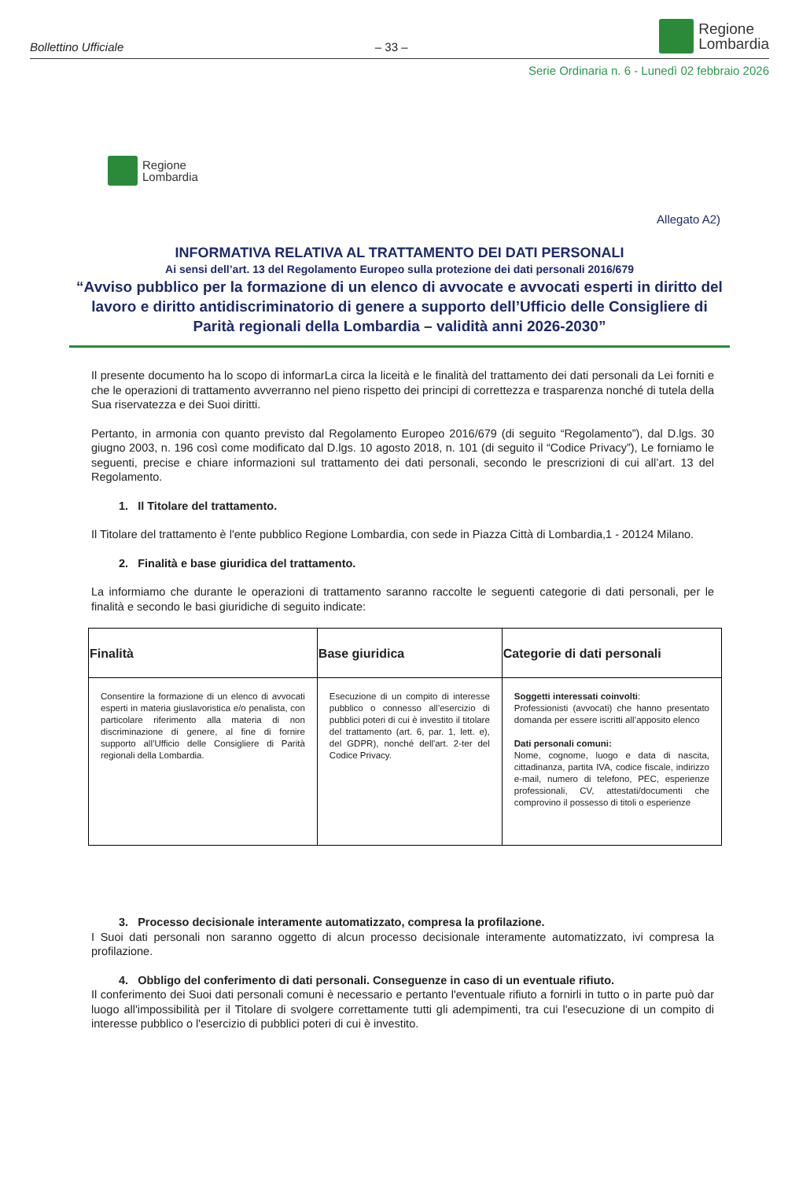Bollettino Ufficiale – 33 –
Regione
Lombardia
Serie Ordinaria n. 6 - Lunedì 02 febbraio 2026
Regione
Lombardia
Allegato A2)
INFORMATIVA RELATIVA AL TRATTAMENTO DEI DATI PERSONALI
Ai sensi dell’art. 13 del Regolamento Europeo sulla protezione dei dati personali 2016/679
“Avviso pubblico per la formazione di un elenco di avvocate e avvocati esperti in diritto del lavoro e diritto antidiscriminatorio di genere a supporto dell’Ufficio delle Consigliere di Parità regionali della Lombardia – validità anni 2026-2030”
Il presente documento ha lo scopo di informarLa circa la liceità e le finalità del trattamento dei dati personali da Lei forniti e che le operazioni di trattamento avverranno nel pieno rispetto dei principi di correttezza e trasparenza nonché di tutela della Sua riservatezza e dei Suoi diritti.
Pertanto, in armonia con quanto previsto dal Regolamento Europeo 2016/679 (di seguito “Regolamento”), dal D.lgs. 30 giugno 2003, n. 196 così come modificato dal D.lgs. 10 agosto 2018, n. 101 (di seguito il “Codice Privacy”), Le forniamo le seguenti, precise e chiare informazioni sul trattamento dei dati personali, secondo le prescrizioni di cui all’art. 13 del Regolamento.
1. Il Titolare del trattamento.
Il Titolare del trattamento è l'ente pubblico Regione Lombardia, con sede in Piazza Città di Lombardia,1 - 20124 Milano.
2. Finalità e base giuridica del trattamento.
La informiamo che durante le operazioni di trattamento saranno raccolte le seguenti categorie di dati personali, per le finalità e secondo le basi giuridiche di seguito indicate:
| Finalità | Base giuridica | Categorie di dati personali |
| --- | --- | --- |
| Consentire la formazione di un elenco di avvocati esperti in materia giuslavoristica e/o penalista, con particolare riferimento alla materia di non discriminazione di genere, al fine di fornire supporto all’Ufficio delle Consigliere di Parità regionali della Lombardia. | Esecuzione di un compito di interesse pubblico o connesso all’esercizio di pubblici poteri di cui è investito il titolare del trattamento (art. 6, par. 1, lett. e), del GDPR), nonché dell'art. 2-ter del Codice Privacy. | Soggetti interessati coinvolti : Professionisti (avvocati) che hanno presentato domanda per essere iscritti all’apposito elenco Dati personali comuni: Nome, cognome, luogo e data di nascita, cittadinanza, partita IVA, codice fiscale, indirizzo e-mail, numero di telefono, PEC, esperienze professionali, CV, attestati/documenti che comprovino il possesso di titoli o esperienze |
3. Processo decisionale interamente automatizzato, compresa la profilazione.
I Suoi dati personali non saranno oggetto di alcun processo decisionale interamente automatizzato, ivi compresa la profilazione.
4. Obbligo del conferimento di dati personali. Conseguenze in caso di un eventuale rifiuto.
Il conferimento dei Suoi dati personali comuni è necessario e pertanto l'eventuale rifiuto a fornirli in tutto o in parte può dar luogo all'impossibilità per il Titolare di svolgere correttamente tutti gli adempimenti, tra cui l'esecuzione di un compito di interesse pubblico o l'esercizio di pubblici poteri di cui è investito.